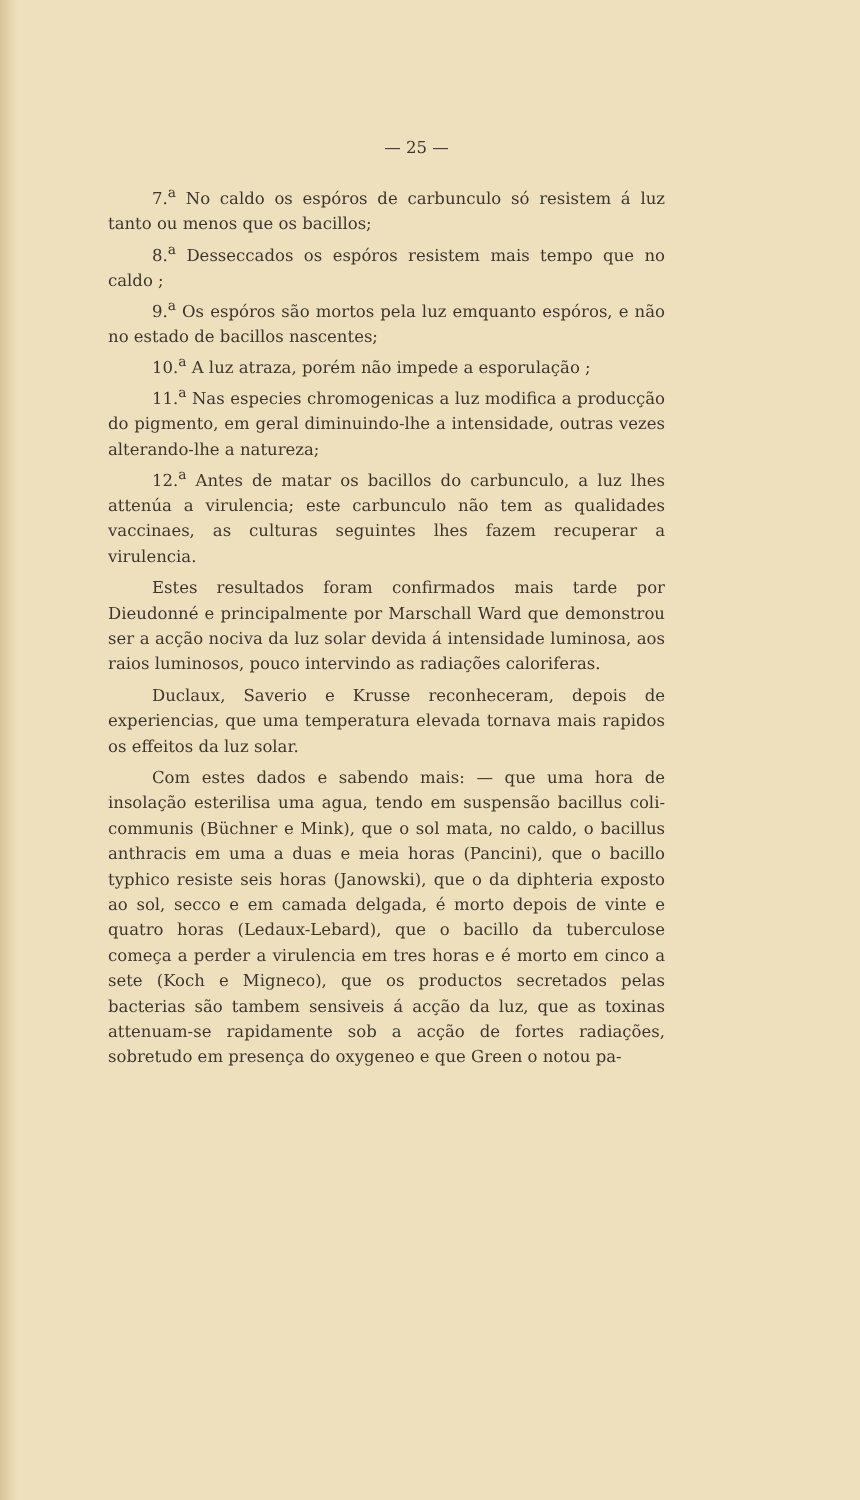— 25 —
7.<sup>a</sup> No caldo os espóros de carbunculo só resistem á luz tanto ou menos que os bacillos;
8.<sup>a</sup> Desseccados os espóros resistem mais tempo que no caldo ;
9.<sup>a</sup> Os espóros são mortos pela luz emquanto espóros, e não no estado de bacillos nascentes;
10.<sup>a</sup> A luz atraza, porém não impede a esporulação ;
11.<sup>a</sup> Nas especies chromogenicas a luz modifica a producção do pigmento, em geral diminuindo-lhe a intensidade, outras vezes alterando-lhe a natureza;
12.<sup>a</sup> Antes de matar os bacillos do carbunculo, a luz lhes attenúa a virulencia; este carbunculo não tem as qualidades vaccinaes, as culturas seguintes lhes fazem recuperar a virulencia.
Estes resultados foram confirmados mais tarde por Dieudonné e principalmente por Marschall Ward que demonstrou ser a acção nociva da luz solar devida á intensidade luminosa, aos raios luminosos, pouco intervindo as radiações caloriferas.
Duclaux, Saverio e Krusse reconheceram, depois de experiencias, que uma temperatura elevada tornava mais rapidos os effeitos da luz solar.
Com estes dados e sabendo mais: — que uma hora de insolação esterilisa uma agua, tendo em suspensão bacillus coli-communis (Büchner e Mink), que o sol mata, no caldo, o bacillus anthracis em uma a duas e meia horas (Pancini), que o bacillo typhico resiste seis horas (Janowski), que o da diphteria exposto ao sol, secco e em camada delgada, é morto depois de vinte e quatro horas (Ledaux-Lebard), que o bacillo da tuberculose começa a perder a virulencia em tres horas e é morto em cinco a sete (Koch e Migneco), que os productos secretados pelas bacterias são tambem sensiveis á acção da luz, que as toxinas attenuam-se rapidamente sob a acção de fortes radiações, sobretudo em presença do oxygeneo e que Green o notou pa-